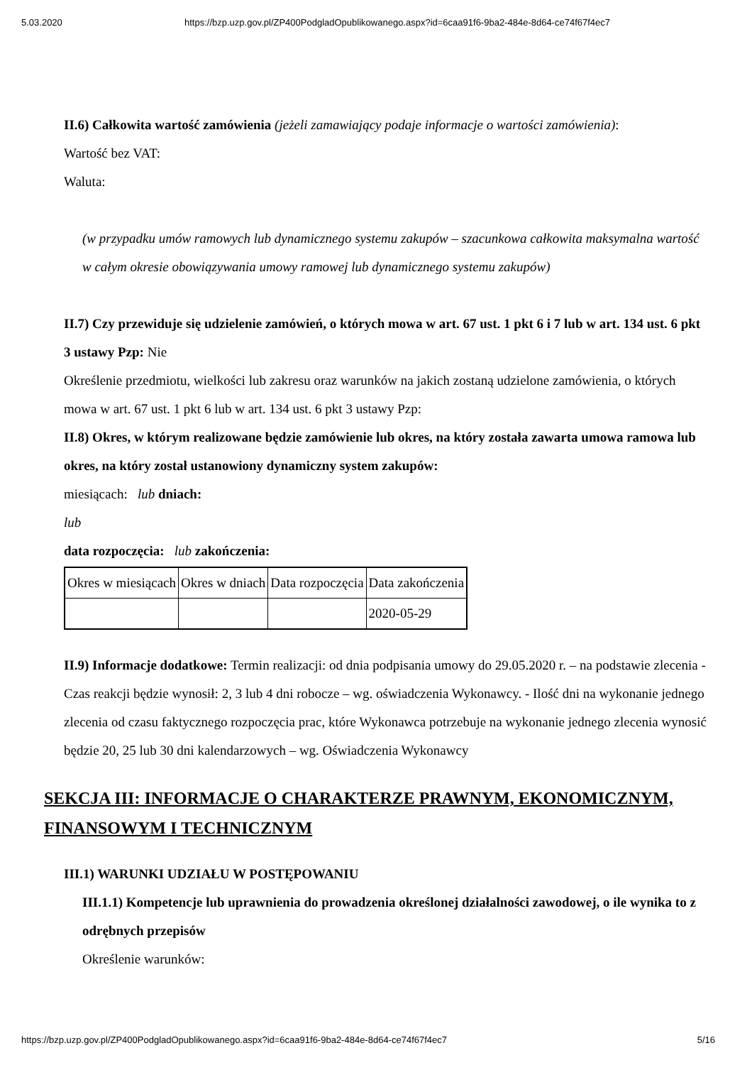5.03.2020 https://bzp.uzp.gov.pl/ZP400PodgladOpublikowanego.aspx?id=6caa91f6-9ba2-484e-8d64-ce74f67f4ec7
II.6) Całkowita wartość zamówienia (jeżeli zamawiający podaje informacje o wartości zamówienia):
Wartość bez VAT:
Waluta:
(w przypadku umów ramowych lub dynamicznego systemu zakupów – szacunkowa całkowita maksymalna wartość w całym okresie obowiązywania umowy ramowej lub dynamicznego systemu zakupów)
II.7) Czy przewiduje się udzielenie zamówień, o których mowa w art. 67 ust. 1 pkt 6 i 7 lub w art. 134 ust. 6 pkt 3 ustawy Pzp: Nie
Określenie przedmiotu, wielkości lub zakresu oraz warunków na jakich zostaną udzielone zamówienia, o których mowa w art. 67 ust. 1 pkt 6 lub w art. 134 ust. 6 pkt 3 ustawy Pzp:
II.8) Okres, w którym realizowane będzie zamówienie lub okres, na który została zawarta umowa ramowa lub okres, na który został ustanowiony dynamiczny system zakupów:
miesiącach: lub dniach:
lub
data rozpoczęcia: lub zakończenia:
| Okres w miesiącach | Okres w dniach | Data rozpoczęcia | Data zakończenia |
| | | | 2020-05-29 |
II.9) Informacje dodatkowe: Termin realizacji: od dnia podpisania umowy do 29.05.2020 r. – na podstawie zlecenia - Czas reakcji będzie wynosił: 2, 3 lub 4 dni robocze – wg. oświadczenia Wykonawcy. - Ilość dni na wykonanie jednego zlecenia od czasu faktycznego rozpoczęcia prac, które Wykonawca potrzebuje na wykonanie jednego zlecenia wynosić będzie 20, 25 lub 30 dni kalendarzowych – wg. Oświadczenia Wykonawcy
SEKCJA III: INFORMACJE O CHARAKTERZE PRAWNYM, EKONOMICZNYM, FINANSOWYM I TECHNICZNYM
III.1) WARUNKI UDZIAŁU W POSTĘPOWANIU
III.1.1) Kompetencje lub uprawnienia do prowadzenia określonej działalności zawodowej, o ile wynika to z odrębnych przepisów
Określenie warunków:
https://bzp.uzp.gov.pl/ZP400PodgladOpublikowanego.aspx?id=6caa91f6-9ba2-484e-8d64-ce74f67f4ec7 5/16